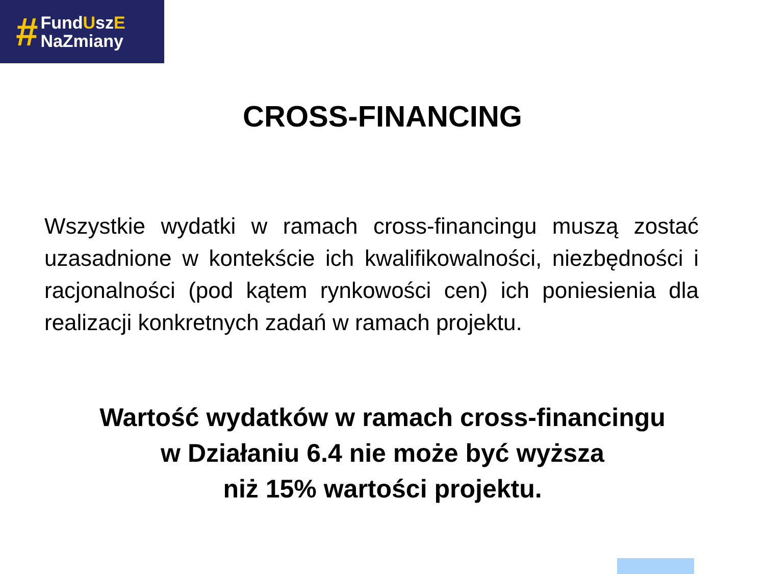#
FundUszE
NaZmiany
CROSS-FINANCING
Wszystkie wydatki w ramach cross-financingu muszą zostać uzasadnione w kontekście ich kwalifikowalności, niezbędności i racjonalności (pod kątem rynkowości cen) ich poniesienia dla realizacji konkretnych zadań w ramach projektu.
Wartość wydatków w ramach cross-financingu
w Działaniu 6.4 nie może być wyższa
niż 15% wartości projektu.